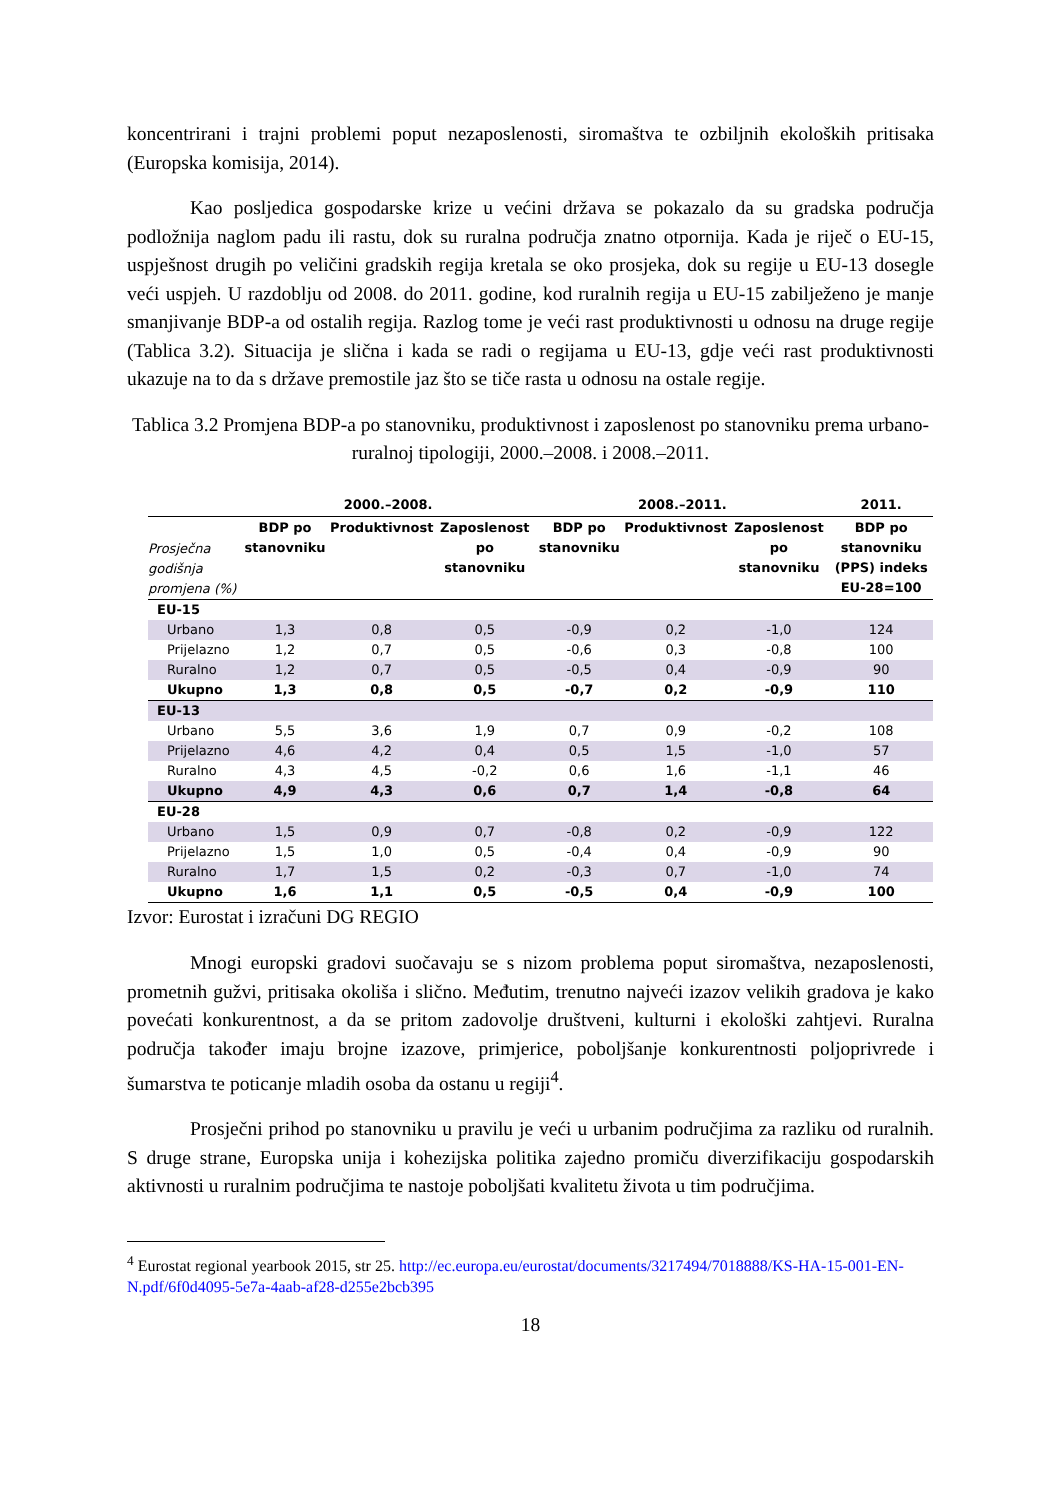koncentrirani i trajni problemi poput nezaposlenosti, siromaštva te ozbiljnih ekoloških pritisaka (Europska komisija, 2014).
Kao posljedica gospodarske krize u većini država se pokazalo da su gradska područja podložnija naglom padu ili rastu, dok su ruralna područja znatno otpornija. Kada je riječ o EU-15, uspješnost drugih po veličini gradskih regija kretala se oko prosjeka, dok su regije u EU-13 dosegle veći uspjeh. U razdoblju od 2008. do 2011. godine, kod ruralnih regija u EU-15 zabilježeno je manje smanjivanje BDP-a od ostalih regija. Razlog tome je veći rast produktivnosti u odnosu na druge regije (Tablica 3.2). Situacija je slična i kada se radi o regijama u EU-13, gdje veći rast produktivnosti ukazuje na to da s države premostile jaz što se tiče rasta u odnosu na ostale regije.
Tablica 3.2 Promjena BDP-a po stanovniku, produktivnost i zaposlenost po stanovniku prema urbano-ruralnoj tipologiji, 2000.–2008. i 2008.–2011.
| | 2000.–2008. | | | 2008.–2011. | | | 2011. |
| --- | --- | --- | --- | --- | --- | --- | --- |
| Prosječna godišnja promjena (%) | BDP po stanovniku | Produktivnost | Zaposlenost po stanovniku | BDP po stanovniku | Produktivnost | Zaposlenost po stanovniku | BDP po stanovniku (PPS) indeks EU-28=100 |
| EU-15 | | | | | | | |
| Urbano | 1,3 | 0,8 | 0,5 | -0,9 | 0,2 | -1,0 | 124 |
| Prijelazno | 1,2 | 0,7 | 0,5 | -0,6 | 0,3 | -0,8 | 100 |
| Ruralno | 1,2 | 0,7 | 0,5 | -0,5 | 0,4 | -0,9 | 90 |
| Ukupno | 1,3 | 0,8 | 0,5 | -0,7 | 0,2 | -0,9 | 110 |
| EU-13 | | | | | | | |
| Urbano | 5,5 | 3,6 | 1,9 | 0,7 | 0,9 | -0,2 | 108 |
| Prijelazno | 4,6 | 4,2 | 0,4 | 0,5 | 1,5 | -1,0 | 57 |
| Ruralno | 4,3 | 4,5 | -0,2 | 0,6 | 1,6 | -1,1 | 46 |
| Ukupno | 4,9 | 4,3 | 0,6 | 0,7 | 1,4 | -0,8 | 64 |
| EU-28 | | | | | | | |
| Urbano | 1,5 | 0,9 | 0,7 | -0,8 | 0,2 | -0,9 | 122 |
| Prijelazno | 1,5 | 1,0 | 0,5 | -0,4 | 0,4 | -0,9 | 90 |
| Ruralno | 1,7 | 1,5 | 0,2 | -0,3 | 0,7 | -1,0 | 74 |
| Ukupno | 1,6 | 1,1 | 0,5 | -0,5 | 0,4 | -0,9 | 100 |
Izvor: Eurostat i izračuni DG REGIO
Mnogi europski gradovi suočavaju se s nizom problema poput siromaštva, nezaposlenosti, prometnih gužvi, pritisaka okoliša i slično. Međutim, trenutno najveći izazov velikih gradova je kako povećati konkurentnost, a da se pritom zadovolje društveni, kulturni i ekološki zahtjevi. Ruralna područja također imaju brojne izazove, primjerice, poboljšanje konkurentnosti poljoprivrede i šumarstva te poticanje mladih osoba da ostanu u regiji<sup>4</sup>.
Prosječni prihod po stanovniku u pravilu je veći u urbanim područjima za razliku od ruralnih. S druge strane, Europska unija i kohezijska politika zajedno promiču diverzifikaciju gospodarskih aktivnosti u ruralnim područjima te nastoje poboljšati kvalitetu života u tim područjima.
<sup>4</sup> Eurostat regional yearbook 2015, str 25. http://ec.europa.eu/eurostat/documents/3217494/7018888/KS-HA-15-001-EN-N.pdf/6f0d4095-5e7a-4aab-af28-d255e2bcb395
18